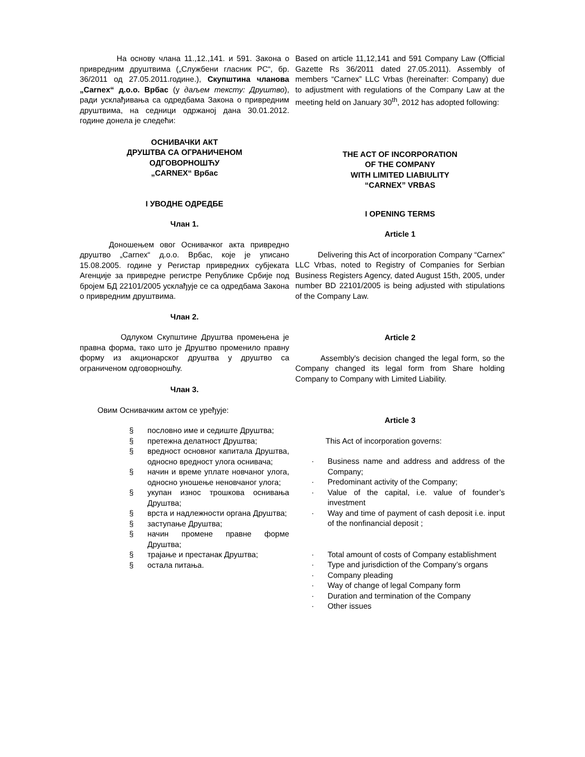На основу члана 11.,12.,141. и 591. Закона о привредним друштвима („Службени гласник РС“, бр. 36/2011 од 27.05.2011.године.), Скупштина чланова „Carnex“ д.о.о. Врбас (у даљем тексту: Друштво), ради усклађивања са одредбама Закона о привредним друштвима, на седници одржаној дана 30.01.2012. године донела је следећи:
ОСНИВАЧКИ АКТ
ДРУШТВА СА ОГРАНИЧЕНОМ
ОДГОВОРНОШЋУ
„CARNEX“ Врбас
I УВОДНЕ ОДРЕДБЕ
Члан 1.
Доношењем овог Оснивачког акта привредно друштво „Carnex“ д.о.о. Врбас, које је уписано 15.08.2005. године у Регистар привредних субјеката Агенције за привредне регистре Републике Србије под бројем БД 22101/2005 усклађује се са одредбама Закона о привредним друштвима.
Члан 2.
Одлуком Скупштине Друштва промењена је правна форма, тако што је Друштво променило правну форму из акционарског друштва у друштво са ограниченом одговорношћу.
Члан 3.
Овим Оснивачким актом се уређује:
§ пословно име и седиште Друштва;
§ претежна делатност Друштва;
§ вредност основног капитала Друштва, односно вредност улога оснивача;
§ начин и време уплате новчаног улога, односно уношење неновчаног улога;
§ укупан износ трошкова оснивања Друштва;
§ врста и надлежности органа Друштва;
§ заступање Друштва;
§ начин промене правне форме Друштва;
§ трајање и престанак Друштва;
§ остала питања.
Based on article 11,12,141 and 591 Company Law (Official Gazette Rs 36/2011 dated 27.05.2011). Assembly of members “Carnex” LLC Vrbas (hereinafter: Company) due to adjustment with regulations of the Company Law at the meeting held on January 30<sup>th</sup>, 2012 has adopted following:
THE ACT OF INCORPORATION
OF THE COMPANY
WITH LIMITED LIABIULITY
“CARNEX” VRBAS
I OPENING TERMS
Article 1
Delivering this Act of incorporation Company “Carnex” LLC Vrbas, noted to Registry of Companies for Serbian Business Registers Agency, dated August 15th, 2005, under number BD 22101/2005 is being adjusted with stipulations of the Company Law.
Article 2
Assembly's decision changed the legal form, so the Company changed its legal form from Share holding Company to Company with Limited Liability.
Article 3
This Act of incorporation governs:
· Business name and address and address of the Company;
· Predominant activity of the Company;
· Value of the capital, i.e. value of founder’s investment
· Way and time of payment of cash deposit i.e. input of the nonfinancial deposit ;
· Total amount of costs of Company establishment
· Type and jurisdiction of the Company’s organs
· Company pleading
· Way of change of legal Company form
· Duration and termination of the Company
· Other issues